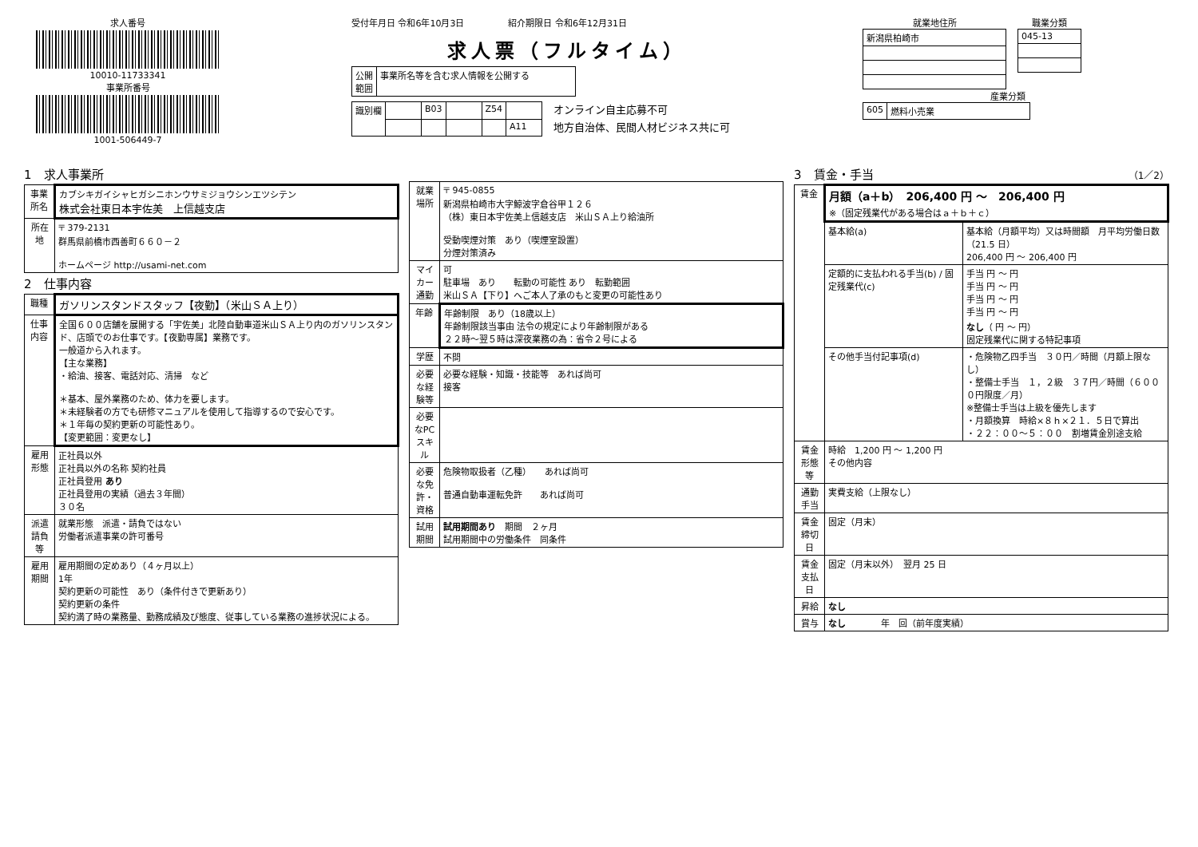求人番号
10010-11733341
事業所番号
1001-506449-7
受付年月日 令和6年10月3日　　　　　紹介期限日 令和6年12月31日
求人票（フルタイム）
| 公開 範囲 | 事業所名等を含む求人情報を公開する |
| 識別欄 | | B03 | | Z54 | |
| | | | | | A11 |
オンライン自主応募不可
地方自治体、民間人材ビジネス共に可
就業地住所
| 新潟県柏崎市 |
職業分類
| 045-13 |
産業分類
| 605 | 燃料小売業 |
1　求人事業所
| 事業所名 | カブシキガイシャヒガシニホンウサミジョウシンエツシテン 株式会社東日本宇佐美 上信越支店 |
| 所在地 | 〒 379-2131 群馬県前橋市西善町６６０－２ ホームページ http://usami-net.com |
2　仕事内容
| 職種 | ガソリンスタンドスタッフ【夜勤】（米山ＳＡ上り） |
| 仕事内容 | 全国６００店舗を展開する「宇佐美」北陸自動車道米山ＳＡ上り内のガソリンスタンド、店頭でのお仕事です。【夜勤専属】業務です。 一般道から入れます。 【主な業務】 ・給油、接客、電話対応、清掃 など ＊基本、屋外業務のため、体力を要します。 ＊未経験者の方でも研修マニュアルを使用して指導するので安心です。 ＊１年毎の契約更新の可能性あり。 【変更範囲：変更なし】 |
| 雇用形態 | 正社員以外 正社員以外の名称 契約社員 正社員登用 あり 正社員登用の実績（過去３年間） ３０名 |
| 派遣請負等 | 就業形態 派遣・請負ではない 労働者派遣事業の許可番号 |
| 雇用期間 | 雇用期間の定めあり（４ヶ月以上） 1年 契約更新の可能性 あり（条件付きで更新あり） 契約更新の条件 契約満了時の業務量、勤務成績及び態度、従事している業務の進捗状況による。 |
| 就業場所 | 〒 945-0855 新潟県柏崎市大字鯨波字倉谷甲１２６ （株）東日本宇佐美上信越支店 米山ＳＡ上り給油所 受動喫煙対策 あり（喫煙室設置） 分煙対策済み |
| マイカー通勤 | 可 駐車場 あり 転勤の可能性 あり 転勤範囲 米山ＳＡ【下り】へご本人了承のもと変更の可能性あり |
| 年齢 | 年齢制限 あり（18歳以上） 年齢制限該当事由 法令の規定により年齢制限がある ２２時～翌５時は深夜業務の為：省令２号による |
| 学歴 | 不問 |
| 必要な経験等 | 必要な経験・知識・技能等 あれば尚可 接客 |
| 必要なPCスキル | |
| 必要な免許・資格 | 危険物取扱者（乙種） あれば尚可 普通自動車運転免許 あれば尚可 |
| 試用期間 | 試用期間あり 期間 ２ヶ月 試用期間中の労働条件 同条件 |
3　賃金・手当　（1／2）
| 賃金 | 月額（a＋b） 206,400 円 ～ 206,400 円 ※（固定残業代がある場合はａ＋ｂ＋ｃ） | |
| | 基本給(a) | 基本給（月額平均）又は時間額 月平均労働日数（21.5 日） 206,400 円 ～ 206,400 円 |
| | 定額的に支払われる手当(b) / 固定残業代(c) | 手当 円 ～ 円 手当 円 ～ 円 手当 円 ～ 円 手当 円 ～ 円 なし （ 円 ～ 円） 固定残業代に関する特記事項 |
| | その他手当付記事項(d) | ・危険物乙四手当 ３０円／時間（月額上限なし） ・整備士手当 １，２級 ３７円／時間（６０００円限度／月） ※整備士手当は上級を優先します ・月額換算 時給×８ｈ×２１．５日で算出 ・２２：００～５：００ 割増賃金別途支給 |
| 賃金形態等 | 時給 1,200 円 ～ 1,200 円 その他内容 | |
| 通勤手当 | 実費支給（上限なし） | |
| 賃金締切日 | 固定（月末） | |
| 賃金支払日 | 固定（月末以外） 翌月 25 日 | |
| 昇給 | なし | |
| 賞与 | なし 年 回（前年度実績） | |